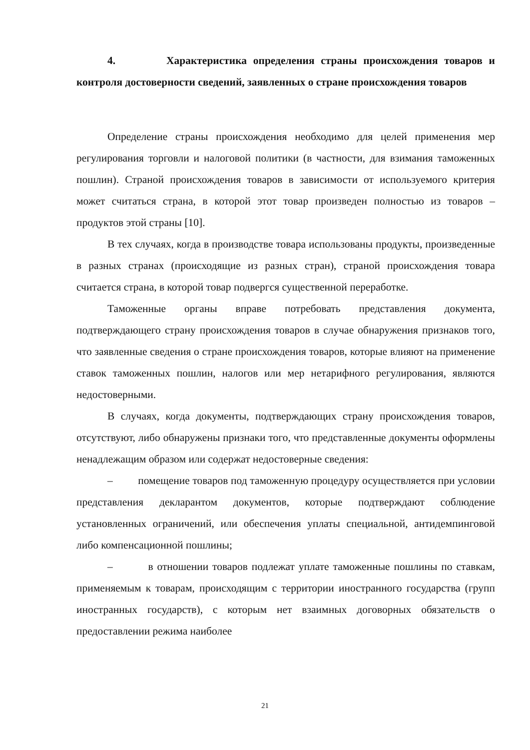4. Характеристика определения страны происхождения товаров и контроля достоверности сведений, заявленных о стране происхождения товаров
Определение страны происхождения необходимо для целей применения мер регулирования торговли и налоговой политики (в частности, для взимания таможенных пошлин). Страной происхождения товаров в зависимости от используемого критерия может считаться страна, в которой этот товар произведен полностью из товаров – продуктов этой страны [10].
В тех случаях, когда в производстве товара использованы продукты, произведенные в разных странах (происходящие из разных стран), страной происхождения товара считается страна, в которой товар подвергся существенной переработке.
Таможенные органы вправе потребовать представления документа, подтверждающего страну происхождения товаров в случае обнаружения признаков того, что заявленные сведения о стране происхождения товаров, которые влияют на применение ставок таможенных пошлин, налогов или мер нетарифного регулирования, являются недостоверными.
В случаях, когда документы, подтверждающих страну происхождения товаров, отсутствуют, либо обнаружены признаки того, что представленные документы оформлены ненадлежащим образом или содержат недостоверные сведения:
– помещение товаров под таможенную процедуру осуществляется при условии представления декларантом документов, которые подтверждают соблюдение установленных ограничений, или обеспечения уплаты специальной, антидемпинговой либо компенсационной пошлины;
– в отношении товаров подлежат уплате таможенные пошлины по ставкам, применяемым к товарам, происходящим с территории иностранного государства (групп иностранных государств), с которым нет взаимных договорных обязательств о предоставлении режима наиболее
21